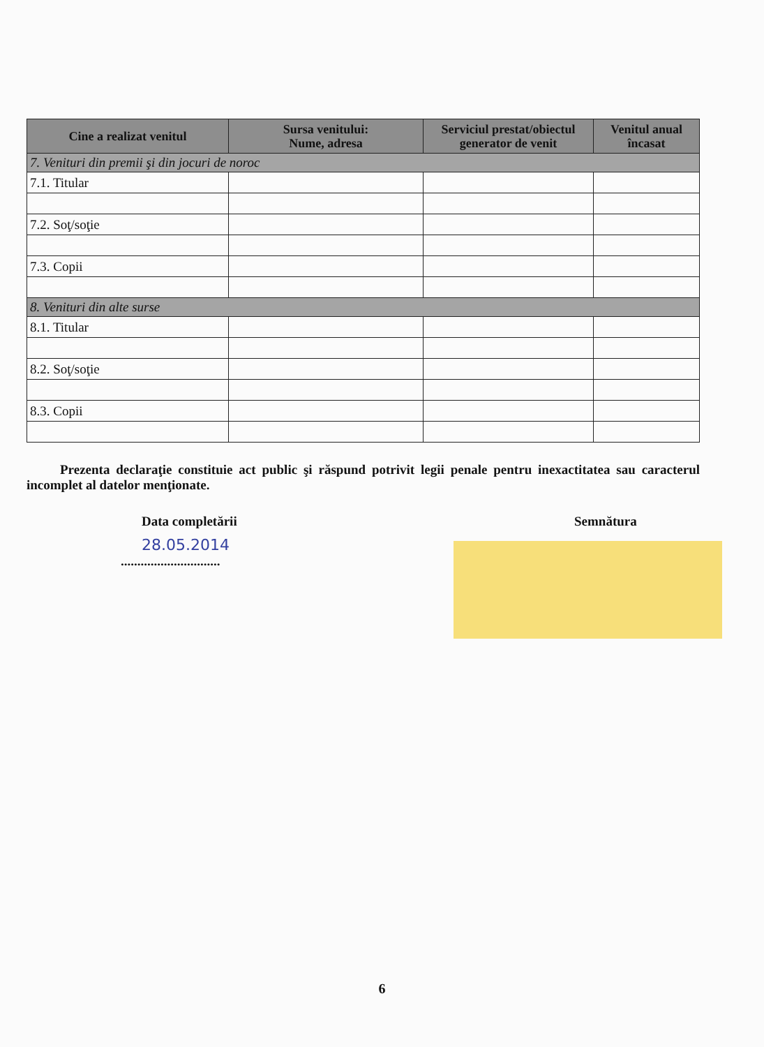| Cine a realizat venitul | Sursa venitului: Nume, adresa | Serviciul prestat/obiectul generator de venit | Venitul anual încasat |
| --- | --- | --- | --- |
| 7. Venituri din premii şi din jocuri de noroc | | | |
| 7.1. Titular | | | |
| 7.2. Soţ/soţie | | | |
| 7.3. Copii | | | |
| 8. Venituri din alte surse | | | |
| 8.1. Titular | | | |
| 8.2. Soţ/soţie | | | |
| 8.3. Copii | | | |
Prezenta declaraţie constituie act public şi răspund potrivit legii penale pentru inexactitatea sau caracterul incomplet al datelor menţionate.
Data completării
28.05.2014
..............................
Semnătura
6